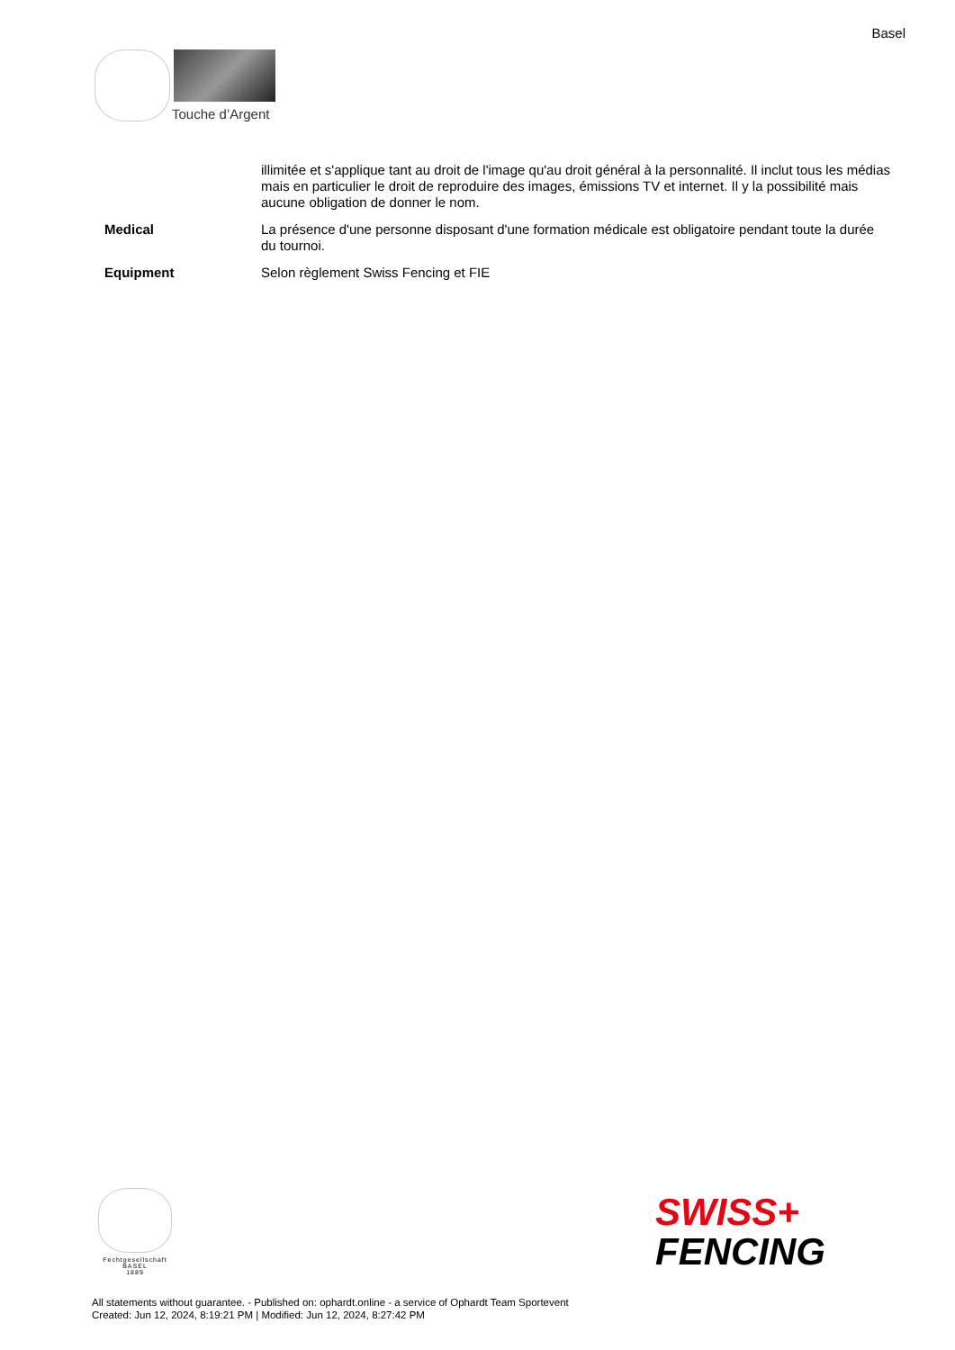Basel
Touche d’Argent
| | illimitée et s'applique tant au droit de l'image qu'au droit général à la personnalité. Il inclut tous les médias mais en particulier le droit de reproduire des images, émissions TV et internet. Il y la possibilité mais aucune obligation de donner le nom. |
| Medical | La présence d'une personne disposant d'une formation médicale est obligatoire pendant toute la durée du tournoi. |
| Equipment | Selon règlement Swiss Fencing et FIE |
Fechtgesellschaft
BASEL
1889
SWISS+
FENCING
All statements without guarantee. - Published on: ophardt.online - a service of Ophardt Team Sportevent
Created: Jun 12, 2024, 8:19:21 PM | Modified: Jun 12, 2024, 8:27:42 PM